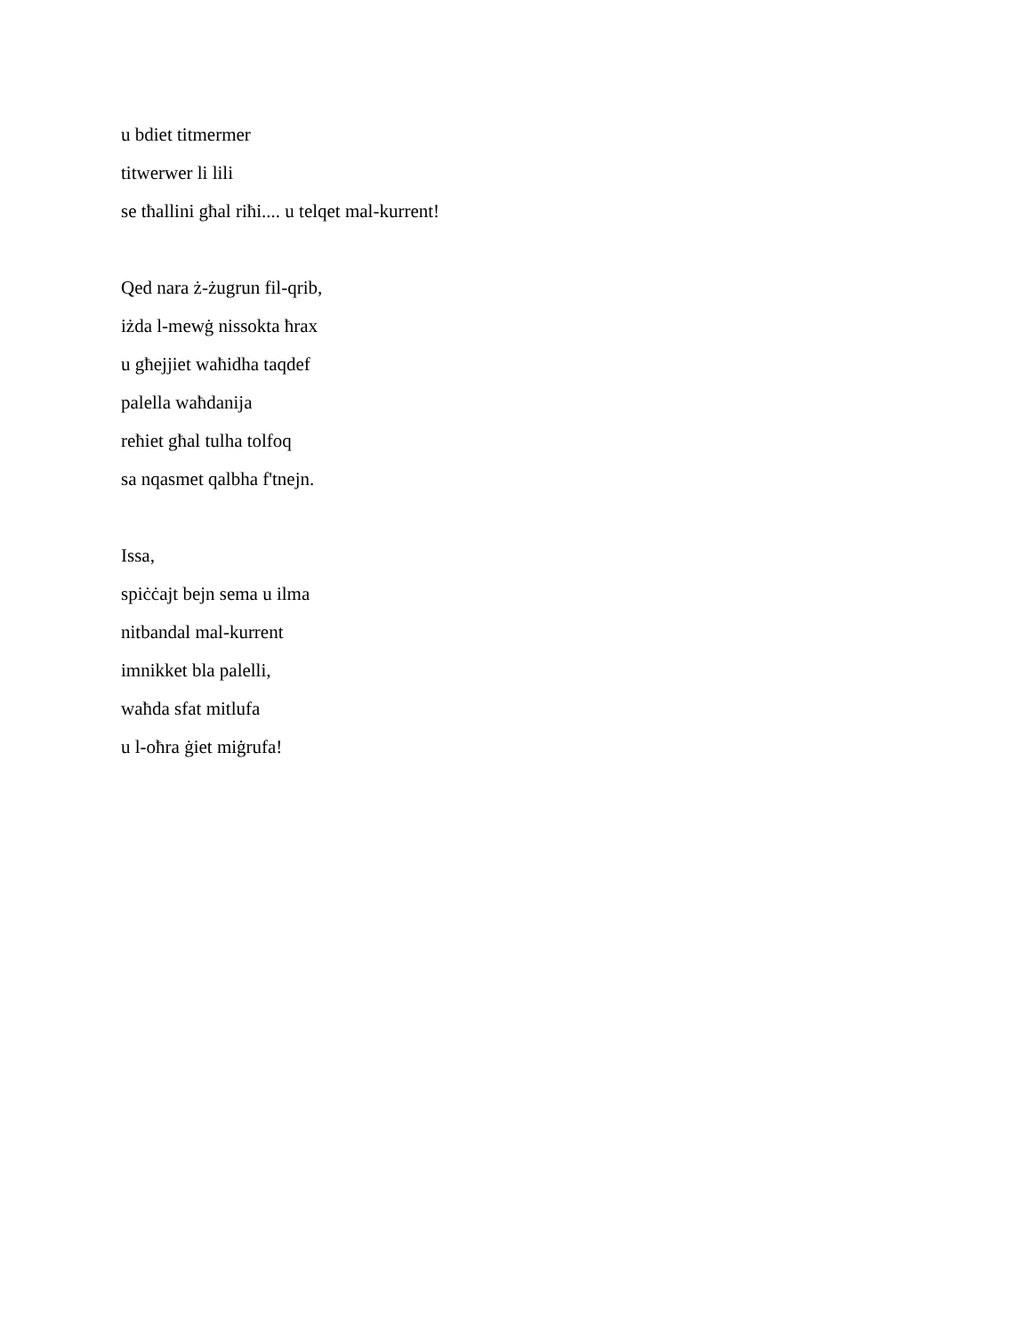u bdiet titmermer
titwerwer li lili
se tħallini għal riħi.... u telqet mal-kurrent!
Qed nara ż-żugrun fil-qrib,
iżda l-mewġ nissokta ħrax
u għejjiet waħidha taqdef
palella waħdanija
reħiet għal tulha tolfoq
sa nqasmet qalbha f'tnejn.
Issa,
spiċċajt bejn sema u ilma
nitbandal mal-kurrent
imnikket bla palelli,
waħda sfat mitlufa
u l-oħra ġiet miġrufa!